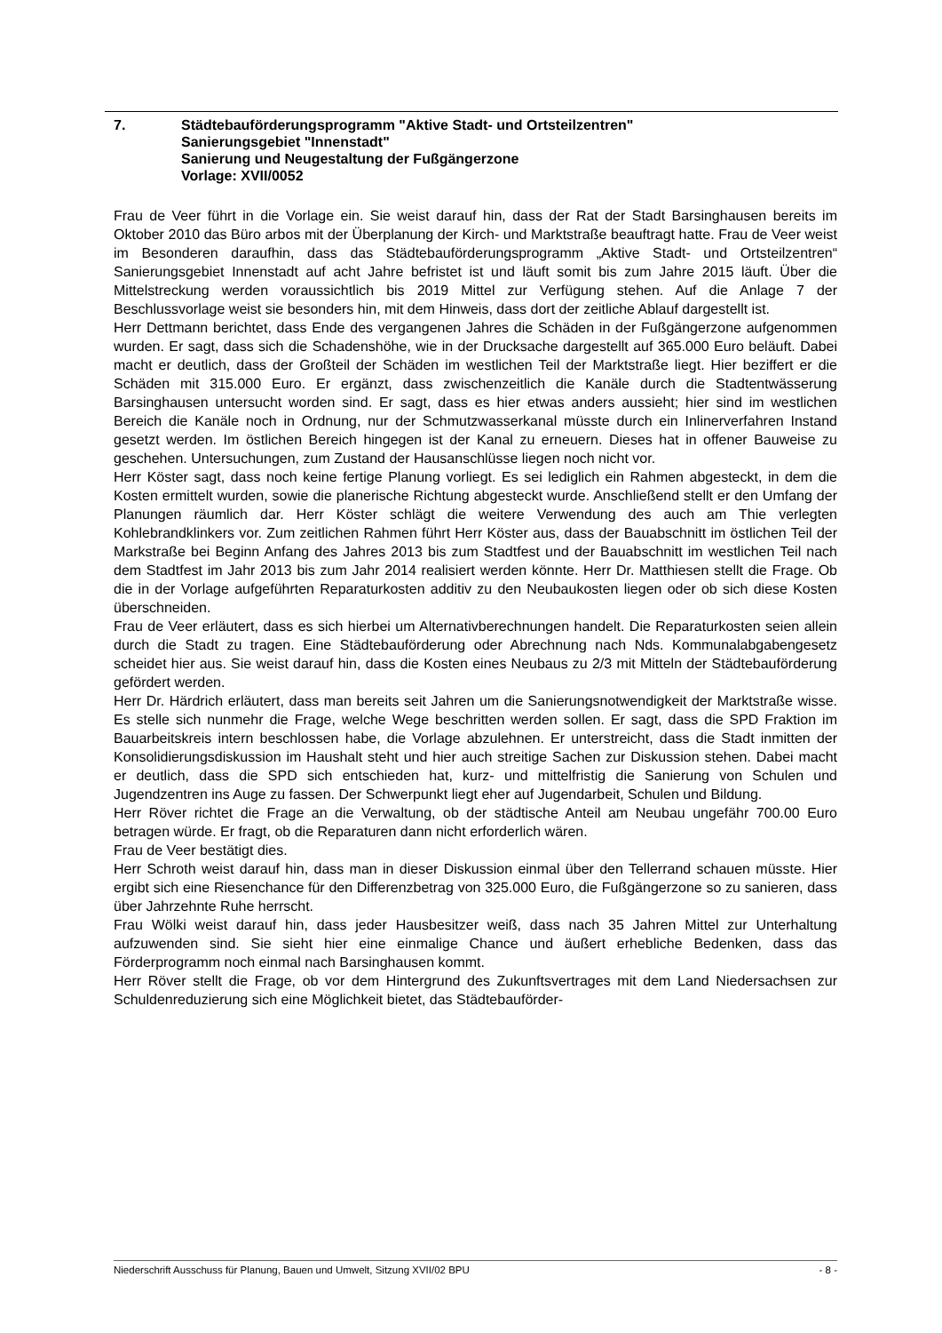7. Städtebauförderungsprogramm "Aktive Stadt- und Ortsteilzentren"
Sanierungsgebiet "Innenstadt"
Sanierung und Neugestaltung der Fußgängerzone
Vorlage: XVII/0052
Frau de Veer führt in die Vorlage ein. Sie weist darauf hin, dass der Rat der Stadt Barsinghausen bereits im Oktober 2010 das Büro arbos mit der Überplanung der Kirch- und Marktstraße beauftragt hatte. Frau de Veer weist im Besonderen daraufhin, dass das Städtebauförderungsprogramm „Aktive Stadt- und Ortsteilzentren“ Sanierungsgebiet Innenstadt auf acht Jahre befristet ist und läuft somit bis zum Jahre 2015 läuft. Über die Mittelstreckung werden voraussichtlich bis 2019 Mittel zur Verfügung stehen. Auf die Anlage 7 der Beschlussvorlage weist sie besonders hin, mit dem Hinweis, dass dort der zeitliche Ablauf dargestellt ist.
Herr Dettmann berichtet, dass Ende des vergangenen Jahres die Schäden in der Fußgängerzone aufgenommen wurden. Er sagt, dass sich die Schadenshöhe, wie in der Drucksache dargestellt auf 365.000 Euro beläuft. Dabei macht er deutlich, dass der Großteil der Schäden im westlichen Teil der Marktstraße liegt. Hier beziffert er die Schäden mit 315.000 Euro. Er ergänzt, dass zwischenzeitlich die Kanäle durch die Stadtentwässerung Barsinghausen untersucht worden sind. Er sagt, dass es hier etwas anders aussieht; hier sind im westlichen Bereich die Kanäle noch in Ordnung, nur der Schmutzwasserkanal müsste durch ein Inlinerverfahren Instand gesetzt werden. Im östlichen Bereich hingegen ist der Kanal zu erneuern. Dieses hat in offener Bauweise zu geschehen. Untersuchungen, zum Zustand der Hausanschlüsse liegen noch nicht vor.
Herr Köster sagt, dass noch keine fertige Planung vorliegt. Es sei lediglich ein Rahmen abgesteckt, in dem die Kosten ermittelt wurden, sowie die planerische Richtung abgesteckt wurde. Anschließend stellt er den Umfang der Planungen räumlich dar. Herr Köster schlägt die weitere Verwendung des auch am Thie verlegten Kohlebrandklinkers vor. Zum zeitlichen Rahmen führt Herr Köster aus, dass der Bauabschnitt im östlichen Teil der Markstraße bei Beginn Anfang des Jahres 2013 bis zum Stadtfest und der Bauabschnitt im westlichen Teil nach dem Stadtfest im Jahr 2013 bis zum Jahr 2014 realisiert werden könnte. Herr Dr. Matthiesen stellt die Frage. Ob die in der Vorlage aufgeführten Reparaturkosten additiv zu den Neubaukosten liegen oder ob sich diese Kosten überschneiden.
Frau de Veer erläutert, dass es sich hierbei um Alternativberechnungen handelt. Die Reparaturkosten seien allein durch die Stadt zu tragen. Eine Städtebauförderung oder Abrechnung nach Nds. Kommunalabgabengesetz scheidet hier aus. Sie weist darauf hin, dass die Kosten eines Neubaus zu 2/3 mit Mitteln der Städtebauförderung gefördert werden.
Herr Dr. Härdrich erläutert, dass man bereits seit Jahren um die Sanierungsnotwendigkeit der Marktstraße wisse. Es stelle sich nunmehr die Frage, welche Wege beschritten werden sollen. Er sagt, dass die SPD Fraktion im Bauarbeitskreis intern beschlossen habe, die Vorlage abzulehnen. Er unterstreicht, dass die Stadt inmitten der Konsolidierungsdiskussion im Haushalt steht und hier auch streitige Sachen zur Diskussion stehen. Dabei macht er deutlich, dass die SPD sich entschieden hat, kurz- und mittelfristig die Sanierung von Schulen und Jugendzentren ins Auge zu fassen. Der Schwerpunkt liegt eher auf Jugendarbeit, Schulen und Bildung.
Herr Röver richtet die Frage an die Verwaltung, ob der städtische Anteil am Neubau ungefähr 700.00 Euro betragen würde. Er fragt, ob die Reparaturen dann nicht erforderlich wären.
Frau de Veer bestätigt dies.
Herr Schroth weist darauf hin, dass man in dieser Diskussion einmal über den Tellerrand schauen müsste. Hier ergibt sich eine Riesenchance für den Differenzbetrag von 325.000 Euro, die Fußgängerzone so zu sanieren, dass über Jahrzehnte Ruhe herrscht.
Frau Wölki weist darauf hin, dass jeder Hausbesitzer weiß, dass nach 35 Jahren Mittel zur Unterhaltung aufzuwenden sind. Sie sieht hier eine einmalige Chance und äußert erhebliche Bedenken, dass das Förderprogramm noch einmal nach Barsinghausen kommt.
Herr Röver stellt die Frage, ob vor dem Hintergrund des Zukunftsvertrages mit dem Land Niedersachsen zur Schuldenreduzierung sich eine Möglichkeit bietet, das Städtebauförder-
Niederschrift Ausschuss für Planung, Bauen und Umwelt, Sitzung XVII/02 BPU - 8 -